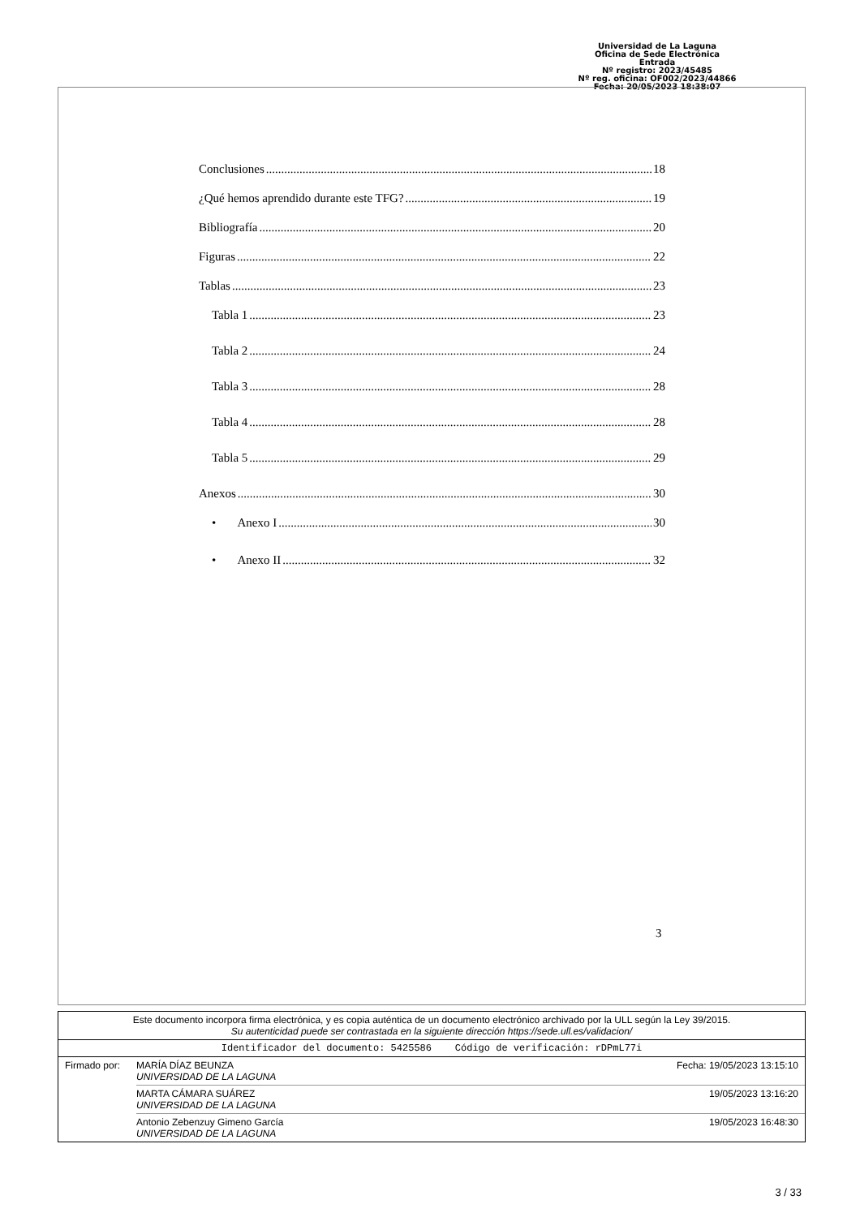Universidad de La Laguna
Oficina de Sede Electrónica
Entrada
Nº registro: 2023/45485
Nº reg. oficina: OF002/2023/44866
Fecha: 20/05/2023 18:38:07
Conclusiones 18
¿Qué hemos aprendido durante este TFG? 19
Bibliografía 20
Figuras 22
Tablas 23
Tabla 1 23
Tabla 2 24
Tabla 3 28
Tabla 4 28
Tabla 5 29
Anexos 30
• Anexo I 30
• Anexo II 32
3
Este documento incorpora firma electrónica, y es copia auténtica de un documento electrónico archivado por la ULL según la Ley 39/2015.
Su autenticidad puede ser contrastada en la siguiente dirección https://sede.ull.es/validacion/
Identificador del documento: 5425586 Código de verificación: rDPmL77i
Firmado por: MARÍA DÍAZ BEUNZA
UNIVERSIDAD DE LA LAGUNA Fecha: 19/05/2023 13:15:10
MARTA CÁMARA SUÁREZ
UNIVERSIDAD DE LA LAGUNA 19/05/2023 13:16:20
Antonio Zebenzuy Gimeno García
UNIVERSIDAD DE LA LAGUNA 19/05/2023 16:48:30
3 / 33